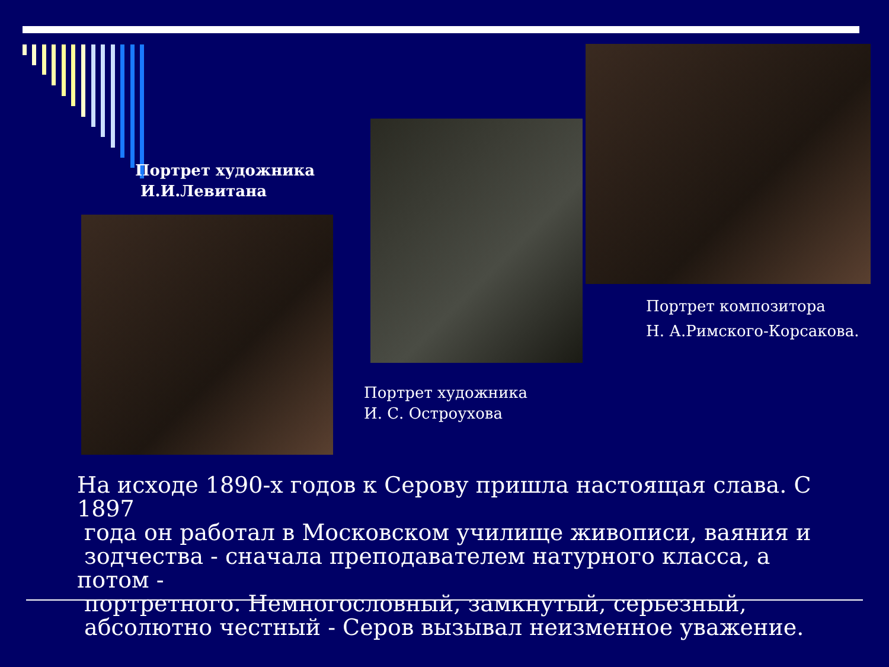Портрет художника
И.И.Левитана
Портрет художника
И. С. Остроухова
Портрет композитора
Н. А.Римского-Корсакова.
На исходе 1890-х годов к Серову пришла настоящая слава. С 1897
года он работал в Московском училище живописи, ваяния и
зодчества - сначала преподавателем натурного класса, а потом -
портретного. Немногословный, замкнутый, серьезный,
абсолютно честный - Серов вызывал неизменное уважение.